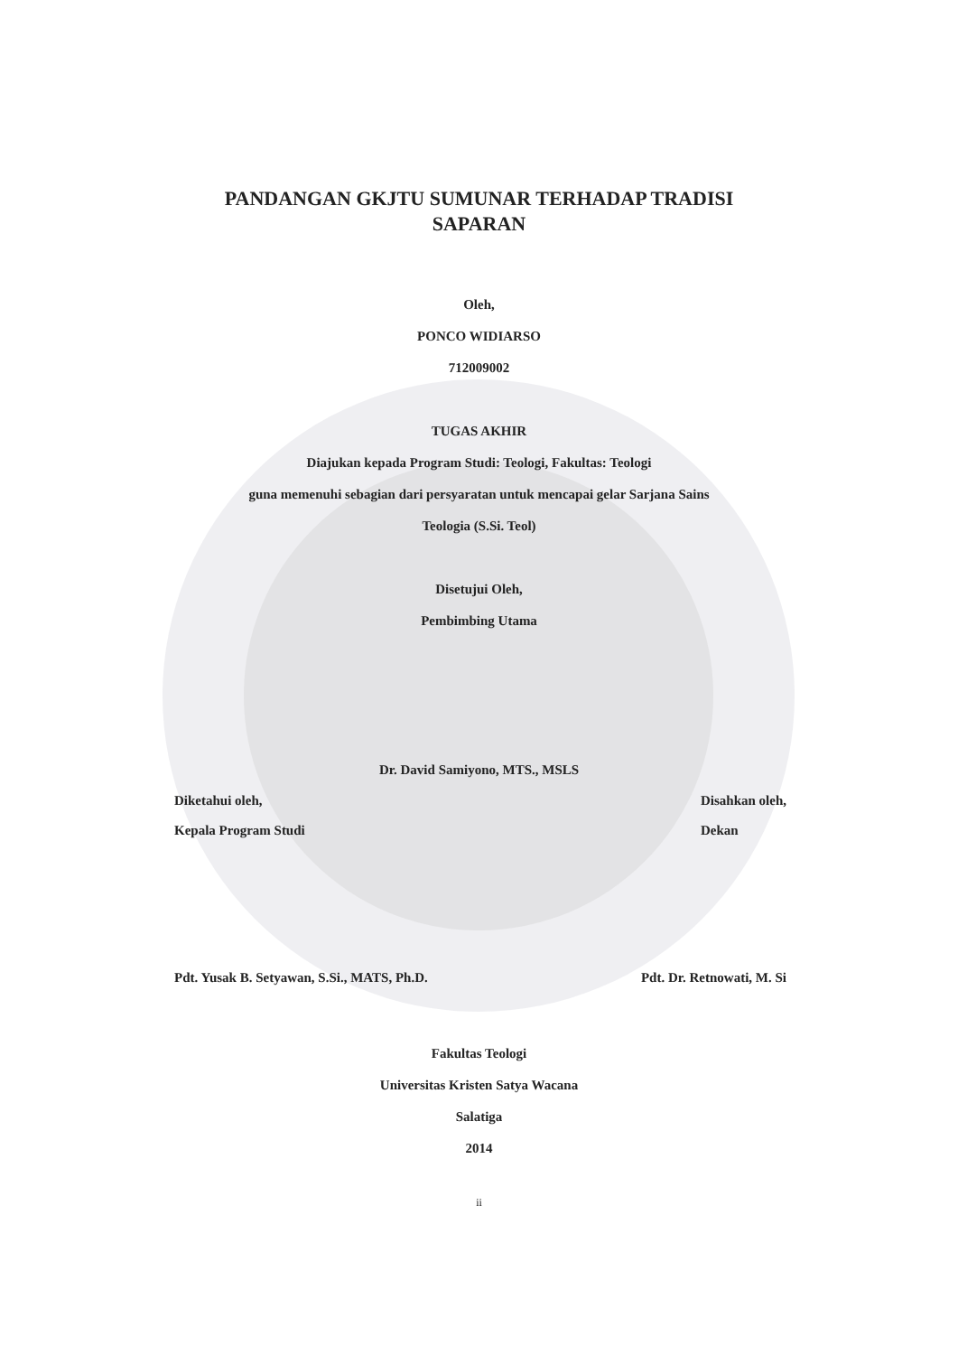PANDANGAN GKJTU SUMUNAR TERHADAP TRADISI
SAPARAN
Oleh,
PONCO WIDIARSO
712009002
TUGAS AKHIR
Diajukan kepada Program Studi: Teologi, Fakultas: Teologi
guna memenuhi sebagian dari persyaratan untuk mencapai gelar Sarjana Sains
Teologia (S.Si. Teol)
Disetujui Oleh,
Pembimbing Utama
Dr. David Samiyono, MTS., MSLS
Diketahui oleh,
Kepala Program Studi
Disahkan oleh,
Dekan
Pdt. Yusak B. Setyawan, S.Si., MATS, Ph.D.
Pdt. Dr. Retnowati, M. Si
Fakultas Teologi
Universitas Kristen Satya Wacana
Salatiga
2014
ii